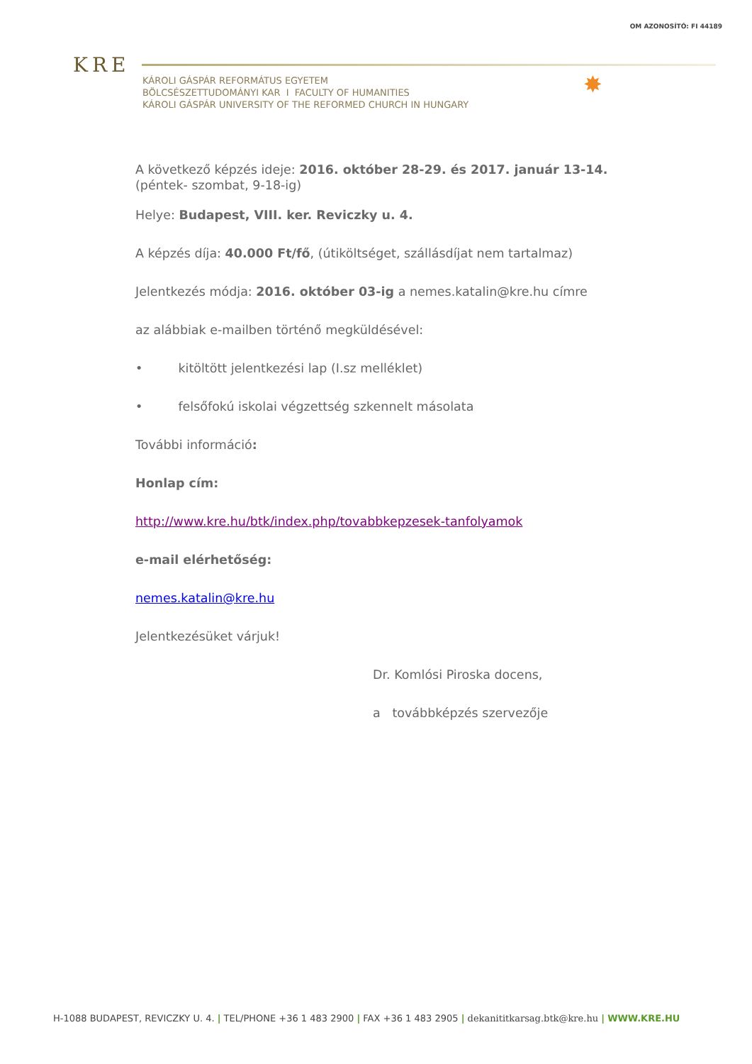OM AZONOSÍTÓ: FI 44189
KRE
KÁROLI GÁSPÁR REFORMÁTUS EGYETEM
BÖLCSÉSZETTUDOMÁNYI KAR I FACULTY OF HUMANITIES
KÁROLI GÁSPÁR UNIVERSITY OF THE REFORMED CHURCH IN HUNGARY
✸
A következő képzés ideje: 2016. október 28-29. és 2017. január 13-14. (péntek- szombat, 9-18-ig)
Helye: Budapest, VIII. ker. Reviczky u. 4.
A képzés díja: 40.000 Ft/fő, (útiköltséget, szállásdíjat nem tartalmaz)
Jelentkezés módja: 2016. október 03-ig a nemes.katalin@kre.hu címre
az alábbiak e-mailben történő megküldésével:
• kitöltött jelentkezési lap (I.sz melléklet)
• felsőfokú iskolai végzettség szkennelt másolata
További információ:
Honlap cím:
http://www.kre.hu/btk/index.php/tovabbkepzesek-tanfolyamok
e-mail elérhetőség:
nemes.katalin@kre.hu
Jelentkezésüket várjuk!
Dr. Komlósi Piroska docens,
a továbbképzés szervezője
H-1088 BUDAPEST, REVICZKY U. 4. | TEL/PHONE +36 1 483 2900 | FAX +36 1 483 2905 | dekanititkarsag.btk@kre.hu | WWW.KRE.HU